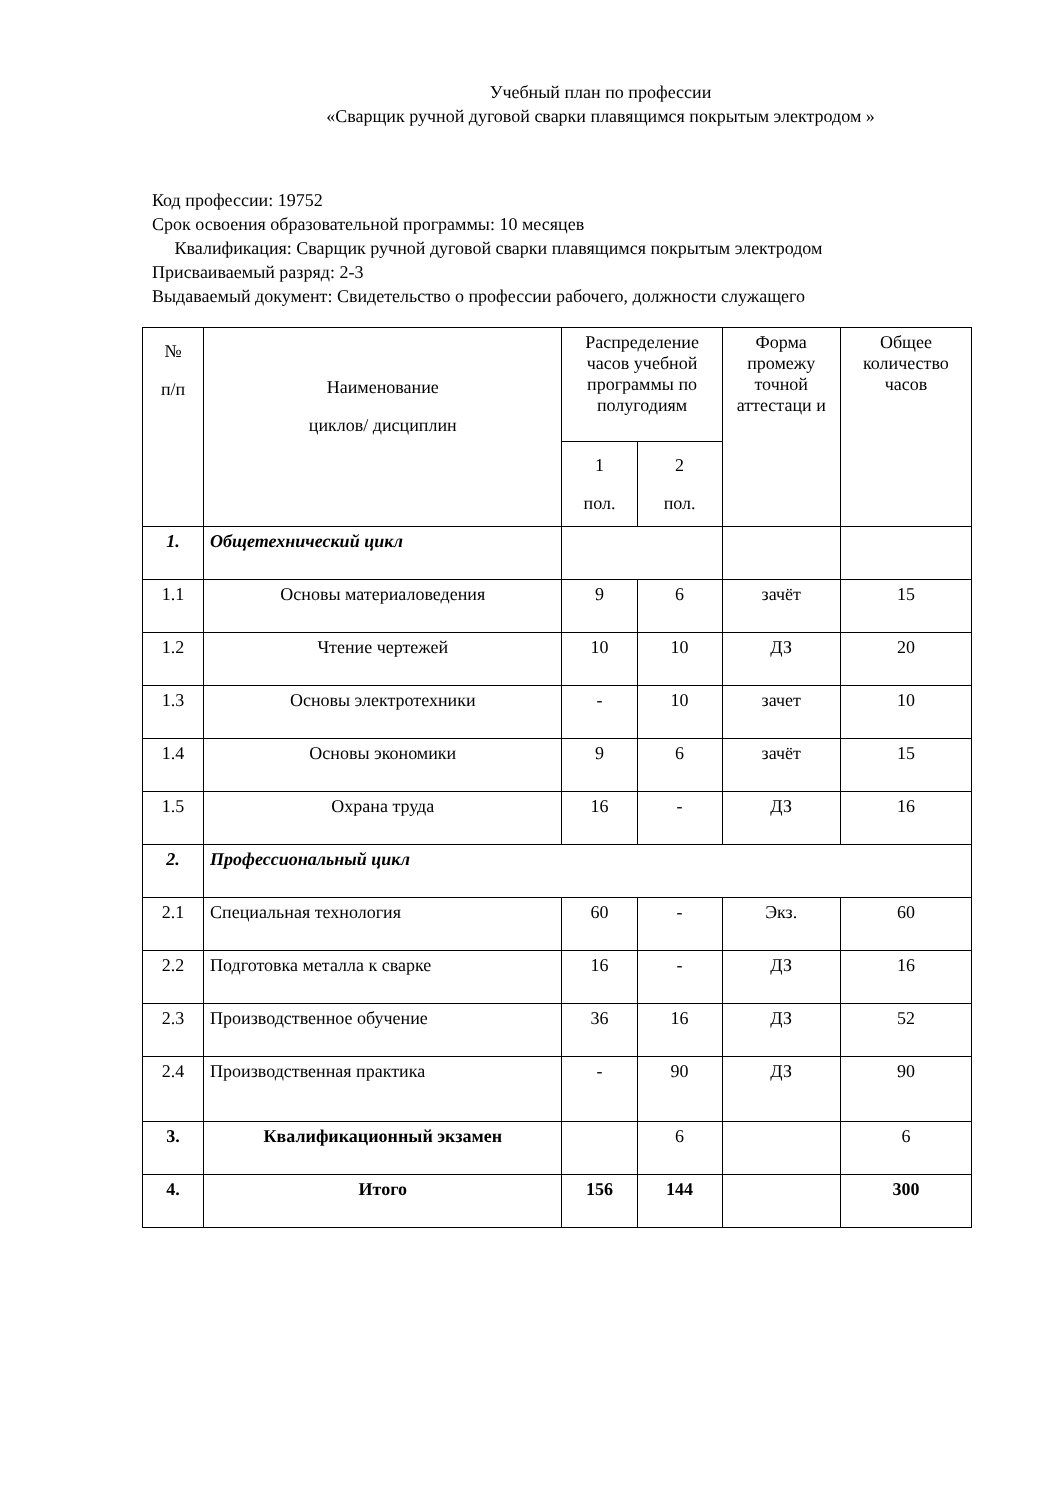Учебный план по профессии
«Сварщик ручной дуговой сварки плавящимся покрытым электродом »
Код профессии: 19752
Срок освоения образовательной программы: 10 месяцев
Квалификация: Сварщик ручной дуговой сварки плавящимся покрытым электродом
Присваиваемый разряд: 2-3
Выдаваемый документ: Свидетельство о профессии рабочего, должности служащего
| № п/п | Наименование циклов/ дисциплин | Распределение часов учебной программы по полугодиям | | Форма промежу точной аттестаци и | Общее количество часов |
| --- | --- | --- | --- | --- | --- |
| | | 1 пол. | 2 пол. | | |
| 1. | Общетехнический цикл | | | | |
| 1.1 | Основы материаловедения | 9 | 6 | зачёт | 15 |
| 1.2 | Чтение чертежей | 10 | 10 | ДЗ | 20 |
| 1.3 | Основы электротехники | - | 10 | зачет | 10 |
| 1.4 | Основы экономики | 9 | 6 | зачёт | 15 |
| 1.5 | Охрана труда | 16 | - | ДЗ | 16 |
| 2. | Профессиональный цикл | | | | |
| 2.1 | Специальная технология | 60 | - | Экз. | 60 |
| 2.2 | Подготовка металла к сварке | 16 | - | ДЗ | 16 |
| 2.3 | Производственное обучение | 36 | 16 | ДЗ | 52 |
| 2.4 | Производственная практика | - | 90 | ДЗ | 90 |
| 3. | Квалификационный экзамен | | 6 | | 6 |
| 4. | Итого | 156 | 144 | | 300 |